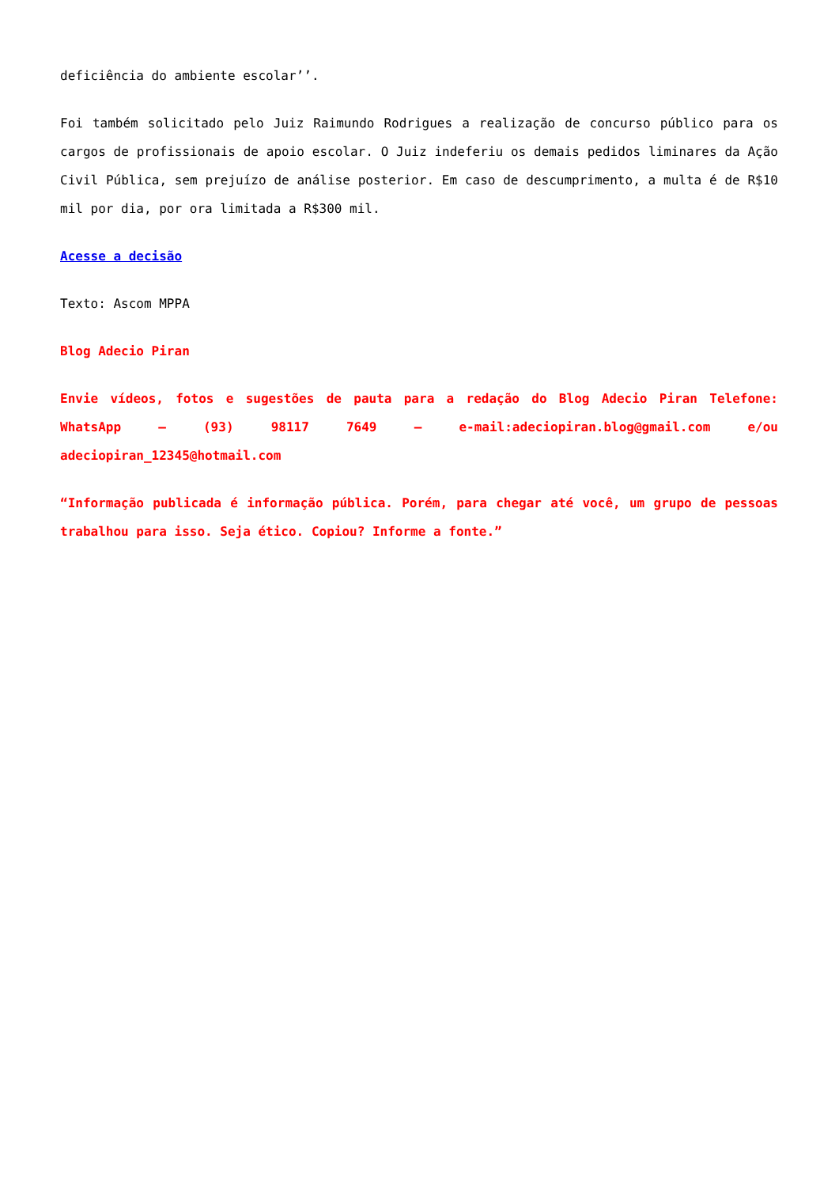deficiência do ambiente escolar’’.
Foi também solicitado pelo Juiz Raimundo Rodrigues a realização de concurso público para os cargos de profissionais de apoio escolar. O Juiz indeferiu os demais pedidos liminares da Ação Civil Pública, sem prejuízo de análise posterior. Em caso de descumprimento, a multa é de R$10 mil por dia, por ora limitada a R$300 mil.
Acesse a decisão
Texto: Ascom MPPA
Blog Adecio Piran
Envie vídeos, fotos e sugestões de pauta para a redação do Blog Adecio Piran Telefone: WhatsApp – (93) 98117 7649 – e-mail:adeciopiran.blog@gmail.com e/ou adeciopiran_12345@hotmail.com
“Informação publicada é informação pública. Porém, para chegar até você, um grupo de pessoas trabalhou para isso. Seja ético. Copiou? Informe a fonte.”